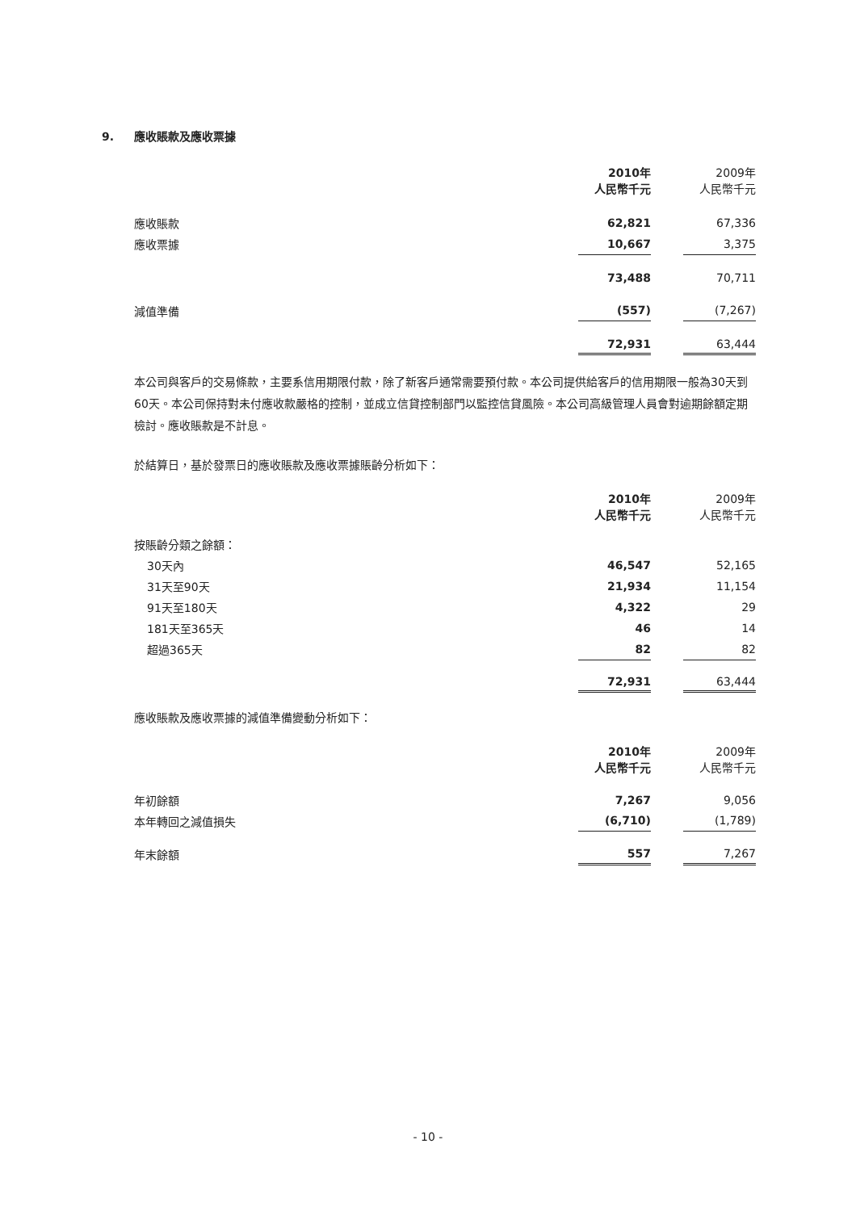9. 應收賬款及應收票據
| | 2010年 人民幣千元 | | 2009年 人民幣千元 |
| 應收賬款 | 62,821 | | 67,336 |
| 應收票據 | 10,667 | | 3,375 |
| | 73,488 | | 70,711 |
| 減值準備 | (557) | | (7,267) |
| | 72,931 | | 63,444 |
本公司與客戶的交易條款，主要系信用期限付款，除了新客戶通常需要預付款。本公司提供給客戶的信用期限一般為30天到60天。本公司保持對未付應收款嚴格的控制，並成立信貸控制部門以監控信貸風險。本公司高級管理人員會對逾期餘額定期檢討。應收賬款是不計息。
於結算日，基於發票日的應收賬款及應收票據賬齡分析如下：
| | 2010年 人民幣千元 | | 2009年 人民幣千元 |
| 按賬齡分類之餘額： | | | |
| 30天內 | 46,547 | | 52,165 |
| 31天至90天 | 21,934 | | 11,154 |
| 91天至180天 | 4,322 | | 29 |
| 181天至365天 | 46 | | 14 |
| 超過365天 | 82 | | 82 |
| | 72,931 | | 63,444 |
應收賬款及應收票據的減值準備變動分析如下：
| | 2010年 人民幣千元 | | 2009年 人民幣千元 |
| 年初餘額 | 7,267 | | 9,056 |
| 本年轉回之減值損失 | (6,710) | | (1,789) |
| 年末餘額 | 557 | | 7,267 |
- 10 -